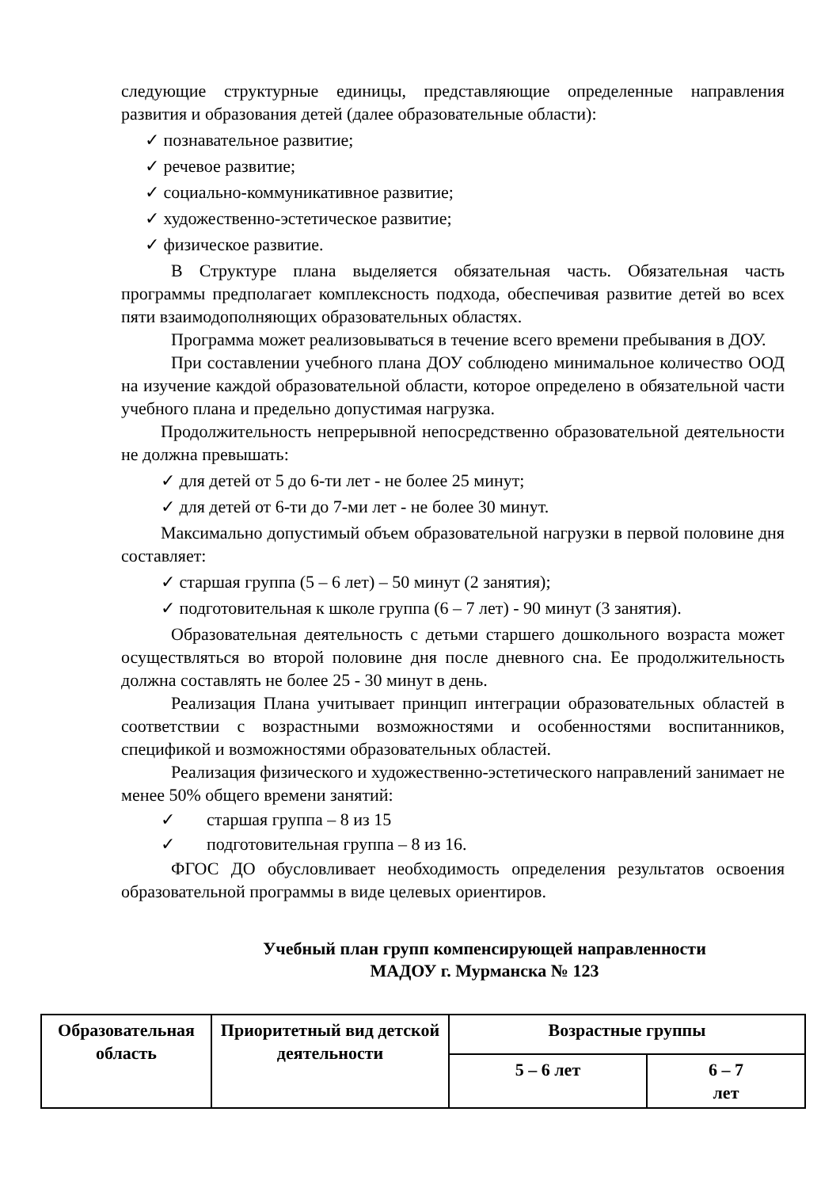следующие структурные единицы, представляющие определенные направления развития и образования детей (далее образовательные области):
✓ познавательное развитие;
✓ речевое развитие;
✓ социально-коммуникативное развитие;
✓ художественно-эстетическое развитие;
✓ физическое развитие.
В Структуре плана выделяется обязательная часть. Обязательная часть программы предполагает комплексность подхода, обеспечивая развитие детей во всех пяти взаимодополняющих образовательных областях.
Программа может реализовываться в течение всего времени пребывания в ДОУ.
При составлении учебного плана ДОУ соблюдено минимальное количество ООД на изучение каждой образовательной области, которое определено в обязательной части учебного плана и предельно допустимая нагрузка.
Продолжительность непрерывной непосредственно образовательной деятельности не должна превышать:
✓ для детей от 5 до 6-ти лет - не более 25 минут;
✓ для детей от 6-ти до 7-ми лет - не более 30 минут.
Максимально допустимый объем образовательной нагрузки в первой половине дня составляет:
✓ старшая группа (5 – 6 лет) – 50 минут (2 занятия);
✓ подготовительная к школе группа (6 – 7 лет) - 90 минут (3 занятия).
Образовательная деятельность с детьми старшего дошкольного возраста может осуществляться во второй половине дня после дневного сна. Ее продолжительность должна составлять не более 25 - 30 минут в день.
Реализация Плана учитывает принцип интеграции образовательных областей в соответствии с возрастными возможностями и особенностями воспитанников, спецификой и возможностями образовательных областей.
Реализация физического и художественно-эстетического направлений занимает не менее 50% общего времени занятий:
✓ старшая группа – 8 из 15
✓ подготовительная группа – 8 из 16.
ФГОС ДО обусловливает необходимость определения результатов освоения образовательной программы в виде целевых ориентиров.
Учебный план групп компенсирующей направленности
МАДОУ г. Мурманска № 123
| Образовательная область | Приоритетный вид детской деятельности | Возрастные группы | |
| --- | --- | --- | --- |
| | | 5 – 6 лет | 6 – 7 лет |